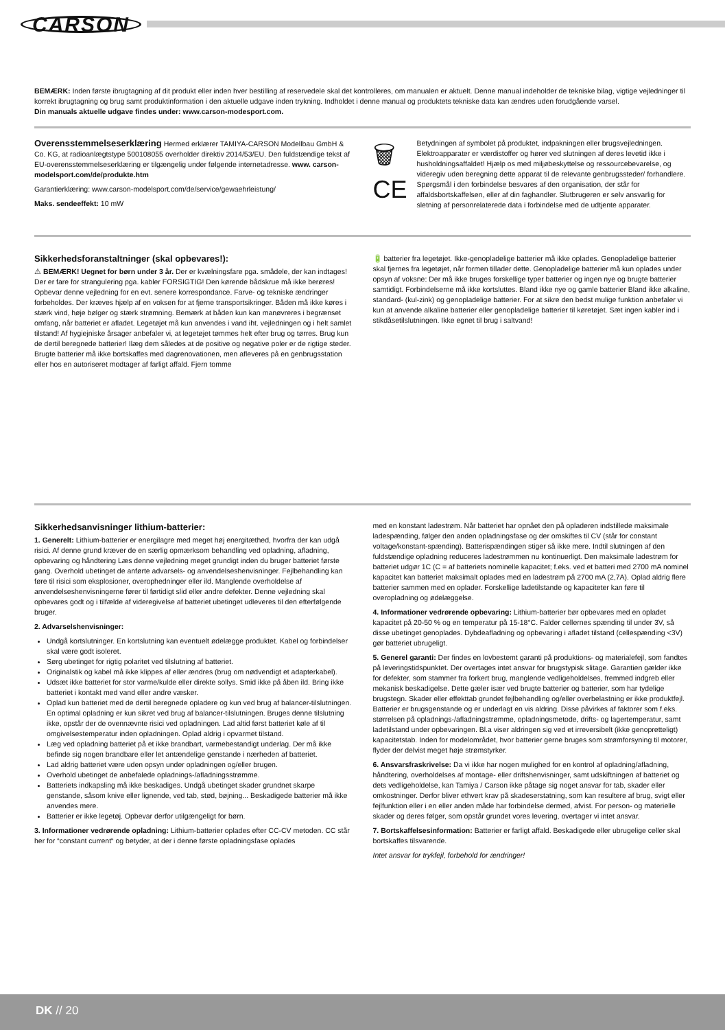CARSON
BEMÆRK: Inden første ibrugtagning af dit produkt eller inden hver bestilling af reservedele skal det kontrolleres, om manualen er aktuelt. Denne manual indeholder de tekniske bilag, vigtige vejledninger til korrekt ibrugtagning og brug samt produktinformation i den aktuelle udgave inden trykning. Indholdet i denne manual og produktets tekniske data kan ændres uden forudgående varsel.
Din manuals aktuelle udgave findes under: www.carson-modesport.com.
Overensstemmelseserklæring Hermed erklærer TAMIYA-CARSON Modellbau GmbH & Co. KG, at radioanlægtstype 500108055 overholder direktiv 2014/53/EU. Den fuldstændige tekst af EU-overensstemmelseserklæring er tilgængelig under følgende internetadresse. www. carson-modelsport.com/de/produkte.htm
Garantierklæring: www.carson-modelsport.com/de/service/gewaehrleistung/
Maks. sendeeffekt: 10 mW
🗑
CE
Betydningen af symbolet på produktet, indpakningen eller brugsvejledningen. Elektroapparater er værdistoffer og hører ved slutningen af deres levetid ikke i husholdningsaffaldet! Hjælp os med miljøbeskyttelse og ressourcebevarelse, og videregiv uden beregning dette apparat til de relevante genbrugssteder/ forhandlere. Spørgsmål i den forbindelse besvares af den organisation, der står for affaldsbortskaffelsen, eller af din faghandler. Slutbrugeren er selv ansvarlig for sletning af personrelaterede data i forbindelse med de udtjente apparater.
Sikkerhedsforanstaltninger (skal opbevares!):
⚠ BEMÆRK! Uegnet for børn under 3 år. Der er kvælningsfare pga. smådele, der kan indtages! Der er fare for strangulering pga. kabler FORSIGTIG! Den kørende bådskrue må ikke berøres! Opbevar denne vejledning for en evt. senere korrespondance. Farve- og tekniske ændringer forbeholdes. Der kræves hjælp af en voksen for at fjerne transportsikringer. Båden må ikke køres i stærk vind, høje bølger og stærk strømning. Bemærk at båden kun kan manøvreres i begrænset omfang, når batteriet er afladet. Legetøjet må kun anvendes i vand iht. vejledningen og i helt samlet tilstand! Af hygiejniske årsager anbefaler vi, at legetøjet tømmes helt efter brug og tørres. Brug kun de dertil beregnede batterier! Ilæg dem således at de positive og negative poler er de rigtige steder. Brugte batterier må ikke bortskaffes med dagrenovationen, men afleveres på en genbrugsstation eller hos en autoriseret modtager af farligt affald. Fjern tomme
🔋 batterier fra legetøjet. Ikke-genopladelige batterier må ikke oplades. Genopladelige batterier skal fjernes fra legetøjet, når formen tillader dette. Genopladelige batterier må kun oplades under opsyn af voksne: Der må ikke bruges forskellige typer batterier og ingen nye og brugte batterier samtidigt. Forbindelserne må ikke kortsluttes. Bland ikke nye og gamle batterier Bland ikke alkaline, standard- (kul-zink) og genopladelige batterier. For at sikre den bedst mulige funktion anbefaler vi kun at anvende alkaline batterier eller genopladelige batterier til køretøjet. Sæt ingen kabler ind i stikdåsetilslutningen. Ikke egnet til brug i saltvand!
Sikkerhedsanvisninger lithium-batterier:
1. Generelt: Lithium-batterier er energilagre med meget høj energitæthed, hvorfra der kan udgå risici. Af denne grund kræver de en særlig opmærksom behandling ved opladning, afladning, opbevaring og håndtering Læs denne vejledning meget grundigt inden du bruger batteriet første gang. Overhold ubetinget de anførte advarsels- og anvendelseshenvisninger. Fejlbehandling kan føre til risici som eksplosioner, overophedninger eller ild. Manglende overholdelse af anvendelseshenvisningerne fører til førtidigt slid eller andre defekter. Denne vejledning skal opbevares godt og i tilfælde af videregivelse af batteriet ubetinget udleveres til den efterfølgende bruger.
2. Advarselshenvisninger:
Undgå kortslutninger. En kortslutning kan eventuelt ødelægge produktet. Kabel og forbindelser skal være godt isoleret.
Sørg ubetinget for rigtig polaritet ved tilslutning af batteriet.
Originalstik og kabel må ikke klippes af eller ændres (brug om nødvendigt et adapterkabel).
Udsæt ikke batteriet for stor varme/kulde eller direkte sollys. Smid ikke på åben ild. Bring ikke batteriet i kontakt med vand eller andre væsker.
Oplad kun batteriet med de dertil beregnede opladere og kun ved brug af balancer-tilslutningen. En optimal opladning er kun sikret ved brug af balancer-tilslutningen. Bruges denne tilslutning ikke, opstår der de ovennævnte risici ved opladningen. Lad altid først batteriet køle af til omgivelsestemperatur inden opladningen. Oplad aldrig i opvarmet tilstand.
Læg ved opladning batteriet på et ikke brandbart, varmebestandigt underlag. Der må ikke befinde sig nogen brandbare eller let antændelige genstande i nærheden af batteriet.
Lad aldrig batteriet være uden opsyn under opladningen og/eller brugen.
Overhold ubetinget de anbefalede opladnings-/afladningsstrømme.
Batteriets indkapsling må ikke beskadiges. Undgå ubetinget skader grundnet skarpe genstande, såsom knive eller lignende, ved tab, stød, bøjning... Beskadigede batterier må ikke anvendes mere.
Batterier er ikke legetøj. Opbevar derfor utilgængeligt for børn.
3. Informationer vedrørende opladning: Lithium-batterier oplades efter CC-CV metoden. CC står her for “constant current“ og betyder, at der i denne første opladningsfase oplades
med en konstant ladestrøm. Når batteriet har opnået den på opladeren indstillede maksimale ladespænding, følger den anden opladningsfase og der omskiftes til CV (står for constant voltage/konstant-spænding). Batterispændingen stiger så ikke mere. Indtil slutningen af den fuldstændige opladning reduceres ladestrømmen nu kontinuerligt. Den maksimale ladestrøm for batteriet udgør 1C (C = af batteriets nominelle kapacitet; f.eks. ved et batteri med 2700 mA nominel kapacitet kan batteriet maksimalt oplades med en ladestrøm på 2700 mA (2,7A). Oplad aldrig flere batterier sammen med en oplader. Forskellige ladetilstande og kapaciteter kan føre til overopladning og ødelæggelse.
4. Informationer vedrørende opbevaring: Lithium-batterier bør opbevares med en opladet kapacitet på 20-50 % og en temperatur på 15-18°C. Falder cellernes spænding til under 3V, så disse ubetinget genoplades. Dybdeafladning og opbevaring i afladet tilstand (cellespænding <3V) gør batteriet ubrugeligt.
5. Generel garanti: Der findes en lovbestemt garanti på produktions- og materialefejl, som fandtes på leveringstidspunktet. Der overtages intet ansvar for brugstypisk slitage. Garantien gælder ikke for defekter, som stammer fra forkert brug, manglende vedligeholdelses, fremmed indgreb eller mekanisk beskadigelse. Dette gæler især ved brugte batterier og batterier, som har tydelige brugstegn. Skader eller effekttab grundet fejlbehandling og/eller overbelastning er ikke produktfejl. Batterier er brugsgenstande og er underlagt en vis aldring. Disse påvirkes af faktorer som f.eks. størrelsen på opladnings-/afladningstrømme, opladningsmetode, drifts- og lagertemperatur, samt ladetilstand under opbevaringen. Bl.a viser aldringen sig ved et irreversibelt (ikke genopretteligt) kapacitetstab. Inden for modelområdet, hvor batterier gerne bruges som strømforsyning til motorer, flyder der delvist meget høje strømstyrker.
6. Ansvarsfraskrivelse: Da vi ikke har nogen mulighed for en kontrol af opladning/afladning, håndtering, overholdelses af montage- eller driftshenvisninger, samt udskiftningen af batteriet og dets vedligeholdelse, kan Tamiya / Carson ikke påtage sig noget ansvar for tab, skader eller omkostninger. Derfor bliver ethvert krav på skadeserstatning, som kan resultere af brug, svigt eller fejlfunktion eller i en eller anden måde har forbindelse dermed, afvist. For person- og materielle skader og deres følger, som opstår grundet vores levering, overtager vi intet ansvar.
7. Bortskaffelsesinformation: Batterier er farligt affald. Beskadigede eller ubrugelige celler skal bortskaffes tilsvarende.
Intet ansvar for trykfejl, forbehold for ændringer!
DK // 20